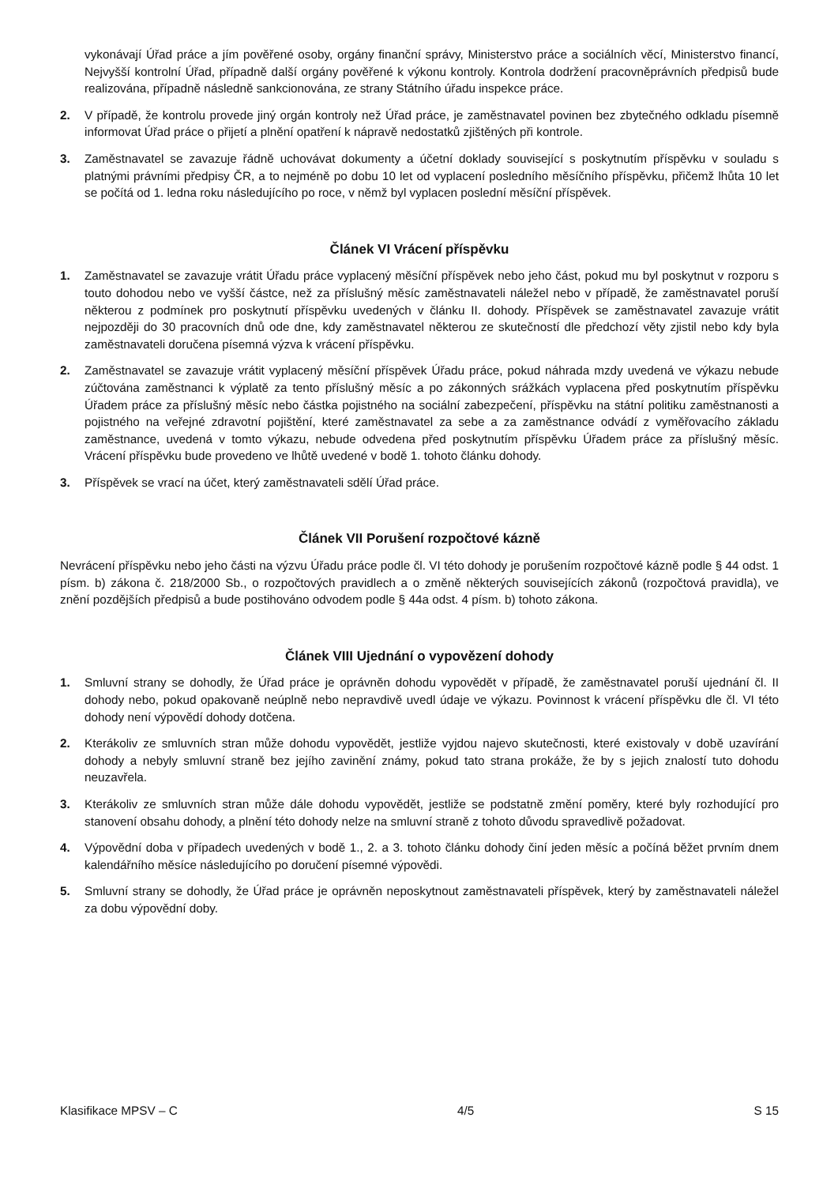vykonávají Úřad práce a jím pověřené osoby, orgány finanční správy, Ministerstvo práce a sociálních věcí, Ministerstvo financí, Nejvyšší kontrolní Úřad, případně další orgány pověřené k výkonu kontroly. Kontrola dodržení pracovněprávních předpisů bude realizována, případně následně sankcionována, ze strany Státního úřadu inspekce práce.
2. V případě, že kontrolu provede jiný orgán kontroly než Úřad práce, je zaměstnavatel povinen bez zbytečného odkladu písemně informovat Úřad práce o přijetí a plnění opatření k nápravě nedostatků zjištěných při kontrole.
3. Zaměstnavatel se zavazuje řádně uchovávat dokumenty a účetní doklady související s poskytnutím příspěvku v souladu s platnými právními předpisy ČR, a to nejméně po dobu 10 let od vyplacení posledního měsíčního příspěvku, přičemž lhůta 10 let se počítá od 1. ledna roku následujícího po roce, v němž byl vyplacen poslední měsíční příspěvek.
Článek VI Vrácení příspěvku
1. Zaměstnavatel se zavazuje vrátit Úřadu práce vyplacený měsíční příspěvek nebo jeho část, pokud mu byl poskytnut v rozporu s touto dohodou nebo ve vyšší částce, než za příslušný měsíc zaměstnavateli náležel nebo v případě, že zaměstnavatel poruší některou z podmínek pro poskytnutí příspěvku uvedených v článku II. dohody. Příspěvek se zaměstnavatel zavazuje vrátit nejpozději do 30 pracovních dnů ode dne, kdy zaměstnavatel některou ze skutečností dle předchozí věty zjistil nebo kdy byla zaměstnavateli doručena písemná výzva k vrácení příspěvku.
2. Zaměstnavatel se zavazuje vrátit vyplacený měsíční příspěvek Úřadu práce, pokud náhrada mzdy uvedená ve výkazu nebude zúčtována zaměstnanci k výplatě za tento příslušný měsíc a po zákonných srážkách vyplacena před poskytnutím příspěvku Úřadem práce za příslušný měsíc nebo částka pojistného na sociální zabezpečení, příspěvku na státní politiku zaměstnanosti a pojistného na veřejné zdravotní pojištění, které zaměstnavatel za sebe a za zaměstnance odvádí z vyměřovacího základu zaměstnance, uvedená v tomto výkazu, nebude odvedena před poskytnutím příspěvku Úřadem práce za příslušný měsíc. Vrácení příspěvku bude provedeno ve lhůtě uvedené v bodě 1. tohoto článku dohody.
3. Příspěvek se vrací na účet, který zaměstnavateli sdělí Úřad práce.
Článek VII Porušení rozpočtové kázně
Nevrácení příspěvku nebo jeho části na výzvu Úřadu práce podle čl. VI této dohody je porušením rozpočtové kázně podle § 44 odst. 1 písm. b) zákona č. 218/2000 Sb., o rozpočtových pravidlech a o změně některých souvisejících zákonů (rozpočtová pravidla), ve znění pozdějších předpisů a bude postihováno odvodem podle § 44a odst. 4 písm. b) tohoto zákona.
Článek VIII Ujednání o vypovězení dohody
1. Smluvní strany se dohodly, že Úřad práce je oprávněn dohodu vypovědět v případě, že zaměstnavatel poruší ujednání čl. II dohody nebo, pokud opakovaně neúplně nebo nepravdivě uvedl údaje ve výkazu. Povinnost k vrácení příspěvku dle čl. VI této dohody není výpovědí dohody dotčena.
2. Kterákoliv ze smluvních stran může dohodu vypovědět, jestliže vyjdou najevo skutečnosti, které existovaly v době uzavírání dohody a nebyly smluvní straně bez jejího zavinění známy, pokud tato strana prokáže, že by s jejich znalostí tuto dohodu neuzavřela.
3. Kterákoliv ze smluvních stran může dále dohodu vypovědět, jestliže se podstatně změní poměry, které byly rozhodující pro stanovení obsahu dohody, a plnění této dohody nelze na smluvní straně z tohoto důvodu spravedlivě požadovat.
4. Výpovědní doba v případech uvedených v bodě 1., 2. a 3. tohoto článku dohody činí jeden měsíc a počíná běžet prvním dnem kalendářního měsíce následujícího po doručení písemné výpovědi.
5. Smluvní strany se dohodly, že Úřad práce je oprávněn neposkytnout zaměstnavateli příspěvek, který by zaměstnavateli náležel za dobu výpovědní doby.
Klasifikace MPSV – C 4/5 S 15